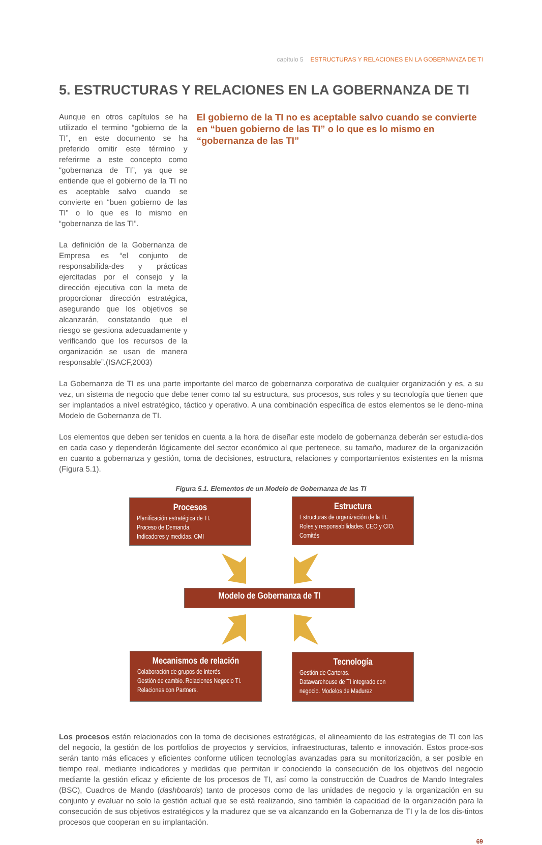capítulo 5 ESTRUCTURAS Y RELACIONES EN LA GOBERNANZA DE TI
5. ESTRUCTURAS Y RELACIONES EN LA GOBERNANZA DE TI
Aunque en otros capítulos se ha utilizado el termino “gobierno de la TI”, en este documento se ha preferido omitir este término y referirme a este concepto como “gobernanza de TI”, ya que se entiende que el gobierno de la TI no es aceptable salvo cuando se convierte en “buen gobierno de las TI” o lo que es lo mismo en “gobernanza de las TI”.
La definición de la Gobernanza de Empresa es “el conjunto de responsabilida-des y prácticas ejercitadas por el consejo y la dirección ejecutiva con la meta de proporcionar dirección estratégica, asegurando que los objetivos se alcanzarán, constatando que el riesgo se gestiona adecuadamente y verificando que los recursos de la organización se usan de manera responsable”.(ISACF,2003)
El gobierno de la TI no es aceptable salvo cuando se convierte en “buen gobierno de las TI” o lo que es lo mismo en “gobernanza de las TI”
La Gobernanza de TI es una parte importante del marco de gobernanza corporativa de cualquier organización y es, a su vez, un sistema de negocio que debe tener como tal su estructura, sus procesos, sus roles y su tecnología que tienen que ser implantados a nivel estratégico, táctico y operativo. A una combinación específica de estos elementos se le deno-mina Modelo de Gobernanza de TI.
Los elementos que deben ser tenidos en cuenta a la hora de diseñar este modelo de gobernanza deberán ser estudia-dos en cada caso y dependerán lógicamente del sector económico al que pertenece, su tamaño, madurez de la organización en cuanto a gobernanza y gestión, toma de decisiones, estructura, relaciones y comportamientos existentes en la misma (Figura 5.1).
Figura 5.1. Elementos de un Modelo de Gobernanza de las TI
Procesos
Planificación estratégica de TI.
Proceso de Demanda.
Indicadores y medidas. CMI
Estructura
Estructuras de organización de la TI.
Roles y responsabilidades. CEO y CIO.
Comités
Modelo de Gobernanza de TI
Mecanismos de relación
Colaboración de grupos de interés.
Gestión de cambio. Relaciones Negocio TI.
Relaciones con Partners.
Tecnología
Gestión de Carteras.
Datawarehouse de TI integrado con negocio. Modelos de Madurez
Los procesos están relacionados con la toma de decisiones estratégicas, el alineamiento de las estrategias de TI con las del negocio, la gestión de los portfolios de proyectos y servicios, infraestructuras, talento e innovación. Estos proce-sos serán tanto más eficaces y eficientes conforme utilicen tecnologías avanzadas para su monitorización, a ser posible en tiempo real, mediante indicadores y medidas que permitan ir conociendo la consecución de los objetivos del negocio mediante la gestión eficaz y eficiente de los procesos de TI, así como la construcción de Cuadros de Mando Integrales (BSC), Cuadros de Mando (dashboards) tanto de procesos como de las unidades de negocio y la organización en su conjunto y evaluar no solo la gestión actual que se está realizando, sino también la capacidad de la organización para la consecución de sus objetivos estratégicos y la madurez que se va alcanzando en la Gobernanza de TI y la de los dis-tintos procesos que cooperan en su implantación.
69